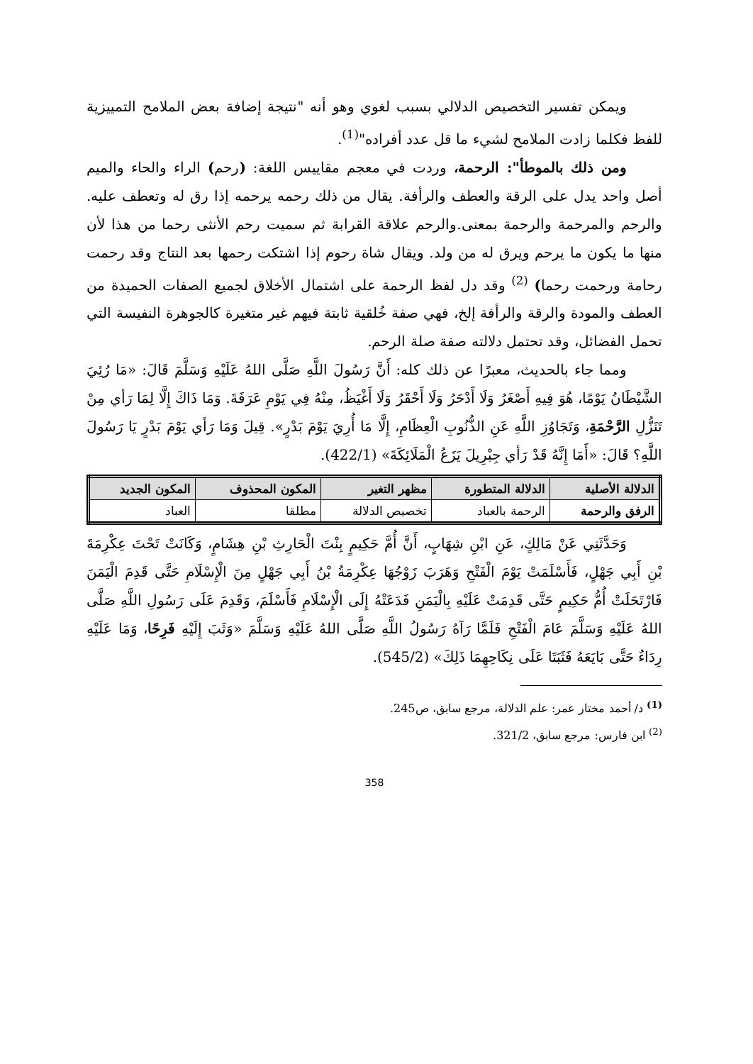ويمكن تفسير التخصيص الدلالي بسبب لغوي وهو أنه "نتيجة إضافة بعض الملامح التمييزية للفظ فكلما زادت الملامح لشيء ما قل عدد أفراده"<sup>(1)</sup>.
ومن ذلك بالموطأ": الرحمة، وردت في معجم مقاييس اللغة: (رحم) الراء والحاء والميم أصل واحد يدل على الرقة والعطف والرأفة. يقال من ذلك رحمه يرحمه إذا رق له وتعطف عليه. والرحم والمرحمة والرحمة بمعنى.والرحم علاقة القرابة ثم سميت رحم الأنثى رحما من هذا لأن منها ما يكون ما يرحم ويرق له من ولد. ويقال شاة رحوم إذا اشتكت رحمها بعد النتاج وقد رحمت رحامة ورحمت رحما) <sup>(2)</sup> وقد دل لفظ الرحمة على اشتمال الأخلاق لجميع الصفات الحميدة من العطف والمودة والرقة والرأفة إلخ، فهي صفة خُلقية ثابتة فيهم غير متغيرة كالجوهرة النفيسة التي تحمل الفضائل، وقد تحتمل دلالته صفة صلة الرحم.
ومما جاء بالحديث، معبرًا عن ذلك كله: أَنَّ رَسُولَ اللَّهِ صَلَّى اللهُ عَلَيْهِ وَسَلَّمَ قَالَ: «مَا رُئِيَ الشَّيْطَانُ يَوْمًا، هُوَ فِيهِ أَصْغَرُ وَلَا أَدْحَرُ وَلَا أَحْقَرُ وَلَا أَغْيَظُ، مِنْهُ فِي يَوْمِ عَرَفَةَ. وَمَا ذَاكَ إِلَّا لِمَا رَأي مِنْ تَنَزُّلِ الرَّحْمَةِ، وَتَجَاوُزِ اللَّهِ عَنِ الذُّنُوبِ الْعِظَامِ، إِلَّا مَا أُرِيَ يَوْمَ بَدْرٍ». قِيلَ وَمَا رَأي يَوْمَ بَدْرٍ يَا رَسُولَ اللَّهِ؟ قَالَ: «أَمَا إِنَّهُ قَدْ رَأي جِبْرِيلَ يَزَعُ الْمَلَائِكَةَ» (422/1).
| الدلالة الأصلية | الدلالة المتطورة | مظهر التغير | المكون المحذوف | المكون الجديد |
| --- | --- | --- | --- | --- |
| الرفق والرحمة | الرحمة بالعباد | تخصيص الدلالة | مطلقا | العباد |
وَحَدَّثَنِي عَنْ مَالِكٍ، عَنِ ابْنِ شِهَابٍ، أَنَّ أُمَّ حَكِيمٍ بِنْتَ الْحَارِثِ بْنِ هِشَامٍ، وَكَانَتْ تَحْتَ عِكْرِمَةَ بْنِ أَبِي جَهْلٍ، فَأَسْلَمَتْ يَوْمَ الْفَتْحِ وَهَرَبَ زَوْجُهَا عِكْرِمَةُ بْنُ أَبِي جَهْلٍ مِنَ الْإِسْلَامِ حَتَّى قَدِمَ الْيَمَنَ فَارْتَحَلَتْ أُمُّ حَكِيمٍ حَتَّى قَدِمَتْ عَلَيْهِ بِالْيَمَنِ فَدَعَتْهُ إِلَى الْإِسْلَامِ فَأَسْلَمَ، وَقَدِمَ عَلَى رَسُولِ اللَّهِ صَلَّى اللهُ عَلَيْهِ وَسَلَّمَ عَامَ الْفَتْحِ فَلَمَّا رَآهُ رَسُولُ اللَّهِ صَلَّى اللهُ عَلَيْهِ وَسَلَّمَ «وَثَبَ إِلَيْهِ فَرِحًا، وَمَا عَلَيْهِ رِدَاءٌ حَتَّى بَايَعَهُ فَثَبَتَا عَلَى نِكَاحِهِمَا ذَلِكَ» (545/2).
<sup>(1)</sup> د/ أحمد مختار عمر: علم الدلالة، مرجع سابق، ص245.
<sup>(2)</sup> ابن فارس: مرجع سابق، 321/2.
358